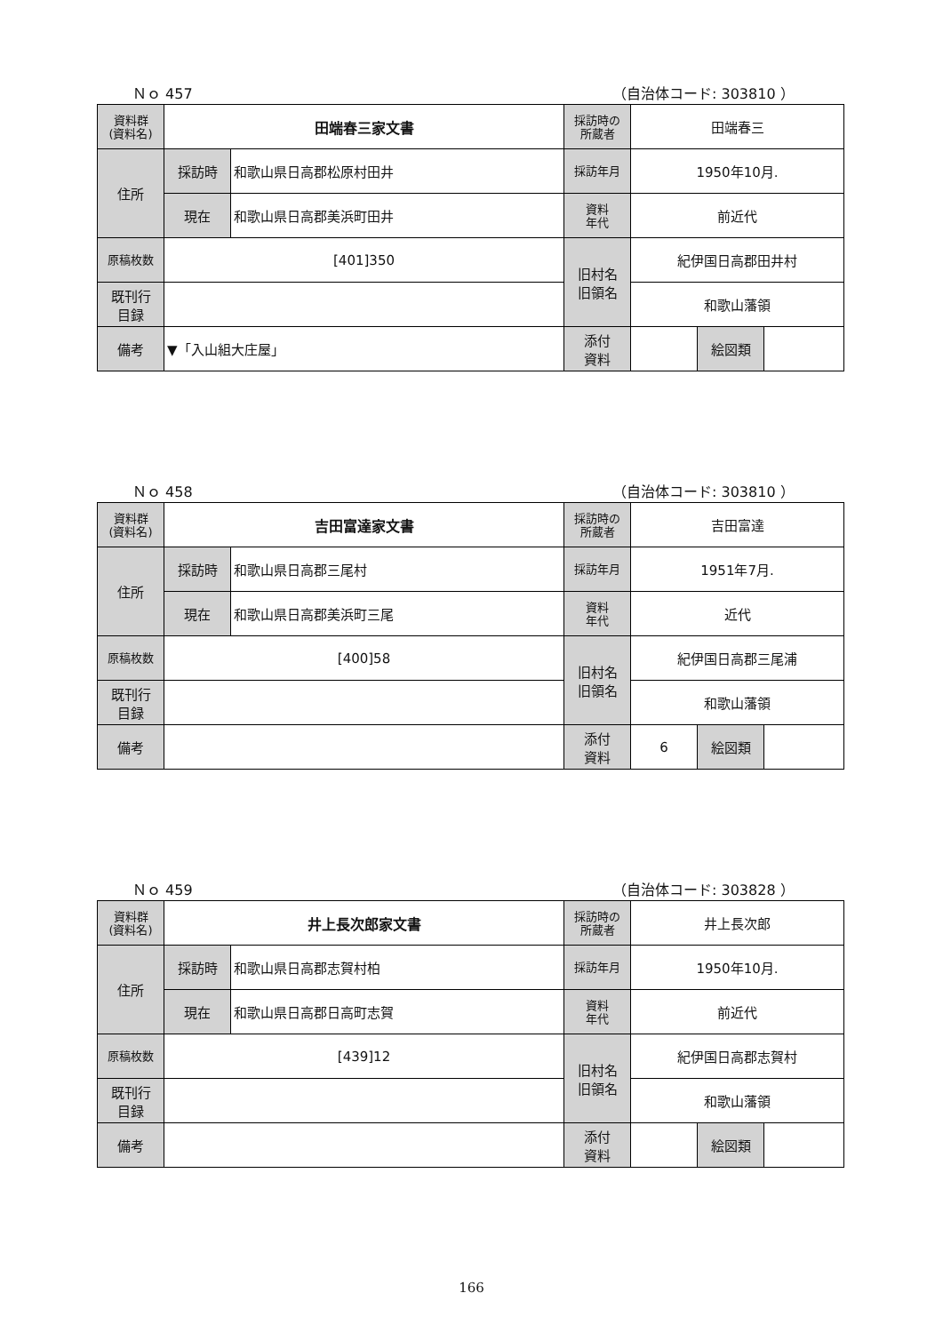Ｎｏ 457 （自治体コード: 303810 ）
| 資料群 (資料名) | 田端春三家文書 | | 採訪時の 所蔵者 | 田端春三 | | |
| 住所 | 採訪時 | 和歌山県日高郡松原村田井 | 採訪年月 | 1950年10月. | | |
| | 現在 | 和歌山県日高郡美浜町田井 | 資料 年代 | 前近代 | | |
| 原稿枚数 | [401]350 | | 旧村名 旧領名 | 紀伊国日高郡田井村 | | |
| 既刊行 目録 | | | | 和歌山藩領 | | |
| 備考 | ▼「入山組大庄屋」 | | | | | |
| | | | 添付 資料 | | 絵図類 | |
Ｎｏ 458 （自治体コード: 303810 ）
| 資料群 (資料名) | 吉田富達家文書 | | 採訪時の 所蔵者 | 吉田富達 | | |
| 住所 | 採訪時 | 和歌山県日高郡三尾村 | 採訪年月 | 1951年7月. | | |
| | 現在 | 和歌山県日高郡美浜町三尾 | 資料 年代 | 近代 | | |
| 原稿枚数 | [400]58 | | 旧村名 旧領名 | 紀伊国日高郡三尾浦 | | |
| 既刊行 目録 | | | | 和歌山藩領 | | |
| 備考 | | | | | | |
| | | | 添付 資料 | 6 | 絵図類 | |
Ｎｏ 459 （自治体コード: 303828 ）
| 資料群 (資料名) | 井上長次郎家文書 | | 採訪時の 所蔵者 | 井上長次郎 | | |
| 住所 | 採訪時 | 和歌山県日高郡志賀村柏 | 採訪年月 | 1950年10月. | | |
| | 現在 | 和歌山県日高郡日高町志賀 | 資料 年代 | 前近代 | | |
| 原稿枚数 | [439]12 | | 旧村名 旧領名 | 紀伊国日高郡志賀村 | | |
| 既刊行 目録 | | | | 和歌山藩領 | | |
| 備考 | | | | | | |
| | | | 添付 資料 | | 絵図類 | |
166